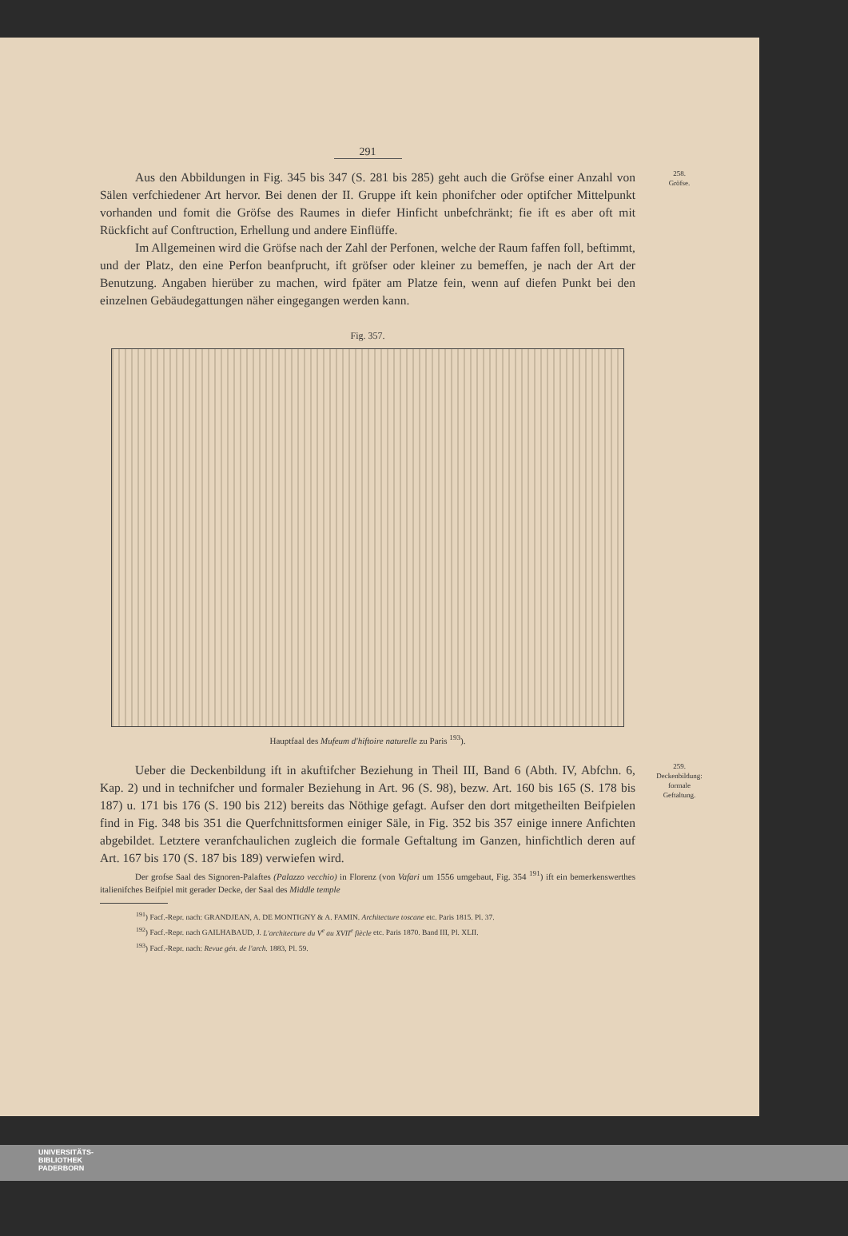291
258.
Gröfse.
Aus den Abbildungen in Fig. 345 bis 347 (S. 281 bis 285) geht auch die Gröfse einer Anzahl von Sälen verfchiedener Art hervor. Bei denen der II. Gruppe ift kein phonifcher oder optifcher Mittelpunkt vorhanden und fomit die Gröfse des Raumes in diefer Hinficht unbefchränkt; fie ift es aber oft mit Rückficht auf Conftruction, Erhellung und andere Einflüffe.
Im Allgemeinen wird die Gröfse nach der Zahl der Perfonen, welche der Raum faffen foll, beftimmt, und der Platz, den eine Perfon beanfprucht, ift gröfser oder kleiner zu bemeffen, je nach der Art der Benutzung. Angaben hierüber zu machen, wird fpäter am Platze fein, wenn auf diefen Punkt bei den einzelnen Gebäudegattungen näher eingegangen werden kann.
Fig. 357.
Hauptfaal des Mufeum d'hiftoire naturelle zu Paris <sup>193</sup>).
259.
Deckenbildung:
formale
Geftaltung.
Ueber die Deckenbildung ift in akuftifcher Beziehung in Theil III, Band 6 (Abth. IV, Abfchn. 6, Kap. 2) und in technifcher und formaler Beziehung in Art. 96 (S. 98), bezw. Art. 160 bis 165 (S. 178 bis 187) u. 171 bis 176 (S. 190 bis 212) bereits das Nöthige gefagt. Aufser den dort mitgetheilten Beifpielen find in Fig. 348 bis 351 die Querfchnittsformen einiger Säle, in Fig. 352 bis 357 einige innere Anfichten abgebildet. Letztere veranfchaulichen zugleich die formale Geftaltung im Ganzen, hinfichtlich deren auf Art. 167 bis 170 (S. 187 bis 189) verwiefen wird.
Der grofse Saal des Signoren-Palaftes (Palazzo vecchio) in Florenz (von Vafari um 1556 umgebaut, Fig. 354 <sup>191</sup>) ift ein bemerkenswerthes italienifches Beifpiel mit gerader Decke, der Saal des Middle temple
<sup>191</sup>) Facf.-Repr. nach: GRANDJEAN, A. DE MONTIGNY & A. FAMIN. Architecture toscane etc. Paris 1815. Pl. 37.
<sup>192</sup>) Facf.-Repr. nach GAILHABAUD, J. L'architecture du V<sup>e</sup> au XVII<sup>e</sup> fiècle etc. Paris 1870. Band III, Pl. XLII.
<sup>193</sup>) Facf.-Repr. nach: Revue gén. de l'arch. 1883, Pl. 59.
UNIVERSITÄTS-
BIBLIOTHEK
PADERBORN